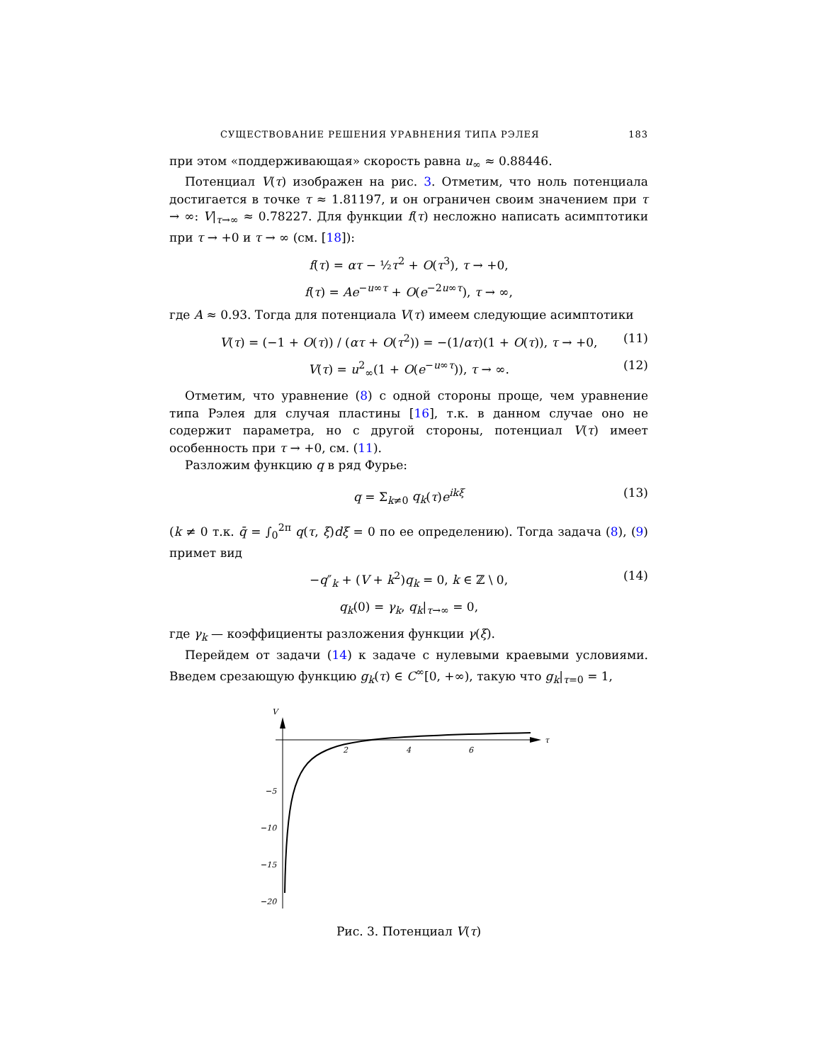СУЩЕСТВОВАНИЕ РЕШЕНИЯ УРАВНЕНИЯ ТИПА РЭЛЕЯ 183
при этом «поддерживающая» скорость равна u<sub>∞</sub> ≈ 0.88446.
Потенциал V(τ) изображен на рис. 3. Отметим, что ноль потенциала достигается в точке τ ≈ 1.81197, и он ограничен своим значением при τ → ∞: V|<sub>τ→∞</sub> ≈ 0.78227. Для функции f(τ) несложно написать асимптотики при τ → +0 и τ → ∞ (см. [18]):
f(τ) = ατ − ½τ<sup>2</sup> + O(τ<sup>3</sup>), τ → +0,
f(τ) = Ae<sup>−u∞τ</sup> + O(e<sup>−2u∞τ</sup>), τ → ∞,
где A ≈ 0.93. Тогда для потенциала V(τ) имеем следующие асимптотики
V(τ) = (−1 + O(τ)) / (ατ + O(τ<sup>2</sup>)) = −(1/ατ)(1 + O(τ)), τ → +0, (11)
V(τ) = u<sup>2</sup><sub>∞</sub>(1 + O(e<sup>−u∞τ</sup>)), τ → ∞. (12)
Отметим, что уравнение (8) с одной стороны проще, чем уравнение типа Рэлея для случая пластины [16], т.к. в данном случае оно не содержит параметра, но с другой стороны, потенциал V(τ) имеет особенность при τ → +0, см. (11).
Разложим функцию q в ряд Фурье:
q = Σ<sub>k≠0</sub> q<sub>k</sub>(τ)e<sup>ikξ</sup> (13)
(k ≠ 0 т.к. q̄ = ∫<sub>0</sub><sup>2π</sup> q(τ, ξ)dξ = 0 по ее определению). Тогда задача (8), (9) примет вид
−q″<sub>k</sub> + (V + k<sup>2</sup>)q<sub>k</sub> = 0, k ∈ ℤ \ 0, (14)
q<sub>k</sub>(0) = γ<sub>k</sub>, q<sub>k</sub>|<sub>τ→∞</sub> = 0,
где γ<sub>k</sub> — коэффициенты разложения функции γ(ξ).
Перейдем от задачи (14) к задаче с нулевыми краевыми условиями. Введем срезающую функцию g<sub>k</sub>(τ) ∈ C<sup>∞</sup>[0, +∞), такую что g<sub>k</sub>|<sub>τ=0</sub> = 1,
V
τ
2
4
6
−5
−10
−15
−20
Рис. 3. Потенциал V(τ)